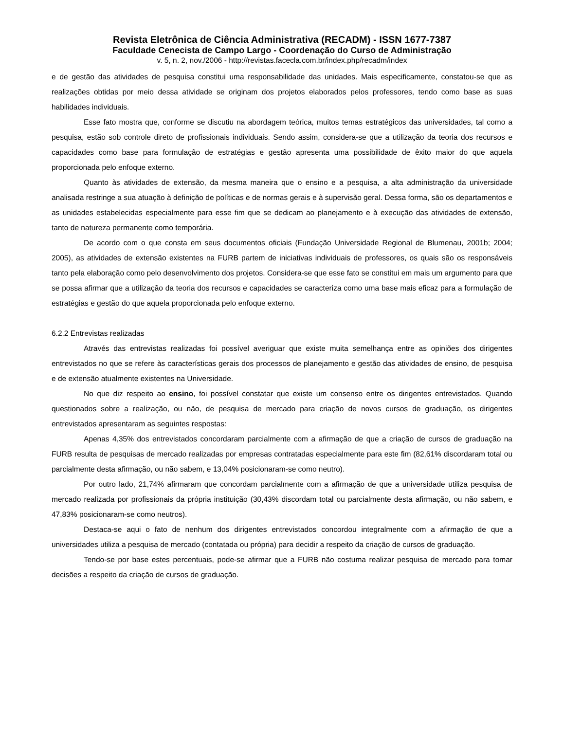Revista Eletrônica de Ciência Administrativa (RECADM) - ISSN 1677-7387
Faculdade Cenecista de Campo Largo - Coordenação do Curso de Administração
v. 5, n. 2, nov./2006 - http://revistas.facecla.com.br/index.php/recadm/index
e de gestão das atividades de pesquisa constitui uma responsabilidade das unidades. Mais especificamente, constatou-se que as realizações obtidas por meio dessa atividade se originam dos projetos elaborados pelos professores, tendo como base as suas habilidades individuais.
Esse fato mostra que, conforme se discutiu na abordagem teórica, muitos temas estratégicos das universidades, tal como a pesquisa, estão sob controle direto de profissionais individuais. Sendo assim, considera-se que a utilização da teoria dos recursos e capacidades como base para formulação de estratégias e gestão apresenta uma possibilidade de êxito maior do que aquela proporcionada pelo enfoque externo.
Quanto às atividades de extensão, da mesma maneira que o ensino e a pesquisa, a alta administração da universidade analisada restringe a sua atuação à definição de políticas e de normas gerais e à supervisão geral. Dessa forma, são os departamentos e as unidades estabelecidas especialmente para esse fim que se dedicam ao planejamento e à execução das atividades de extensão, tanto de natureza permanente como temporária.
De acordo com o que consta em seus documentos oficiais (Fundação Universidade Regional de Blumenau, 2001b; 2004; 2005), as atividades de extensão existentes na FURB partem de iniciativas individuais de professores, os quais são os responsáveis tanto pela elaboração como pelo desenvolvimento dos projetos. Considera-se que esse fato se constitui em mais um argumento para que se possa afirmar que a utilização da teoria dos recursos e capacidades se caracteriza como uma base mais eficaz para a formulação de estratégias e gestão do que aquela proporcionada pelo enfoque externo.
6.2.2 Entrevistas realizadas
Através das entrevistas realizadas foi possível averiguar que existe muita semelhança entre as opiniões dos dirigentes entrevistados no que se refere às características gerais dos processos de planejamento e gestão das atividades de ensino, de pesquisa e de extensão atualmente existentes na Universidade.
No que diz respeito ao ensino, foi possível constatar que existe um consenso entre os dirigentes entrevistados. Quando questionados sobre a realização, ou não, de pesquisa de mercado para criação de novos cursos de graduação, os dirigentes entrevistados apresentaram as seguintes respostas:
Apenas 4,35% dos entrevistados concordaram parcialmente com a afirmação de que a criação de cursos de graduação na FURB resulta de pesquisas de mercado realizadas por empresas contratadas especialmente para este fim (82,61% discordaram total ou parcialmente desta afirmação, ou não sabem, e 13,04% posicionaram-se como neutro).
Por outro lado, 21,74% afirmaram que concordam parcialmente com a afirmação de que a universidade utiliza pesquisa de mercado realizada por profissionais da própria instituição (30,43% discordam total ou parcialmente desta afirmação, ou não sabem, e 47,83% posicionaram-se como neutros).
Destaca-se aqui o fato de nenhum dos dirigentes entrevistados concordou integralmente com a afirmação de que a universidades utiliza a pesquisa de mercado (contatada ou própria) para decidir a respeito da criação de cursos de graduação.
Tendo-se por base estes percentuais, pode-se afirmar que a FURB não costuma realizar pesquisa de mercado para tomar decisões a respeito da criação de cursos de graduação.